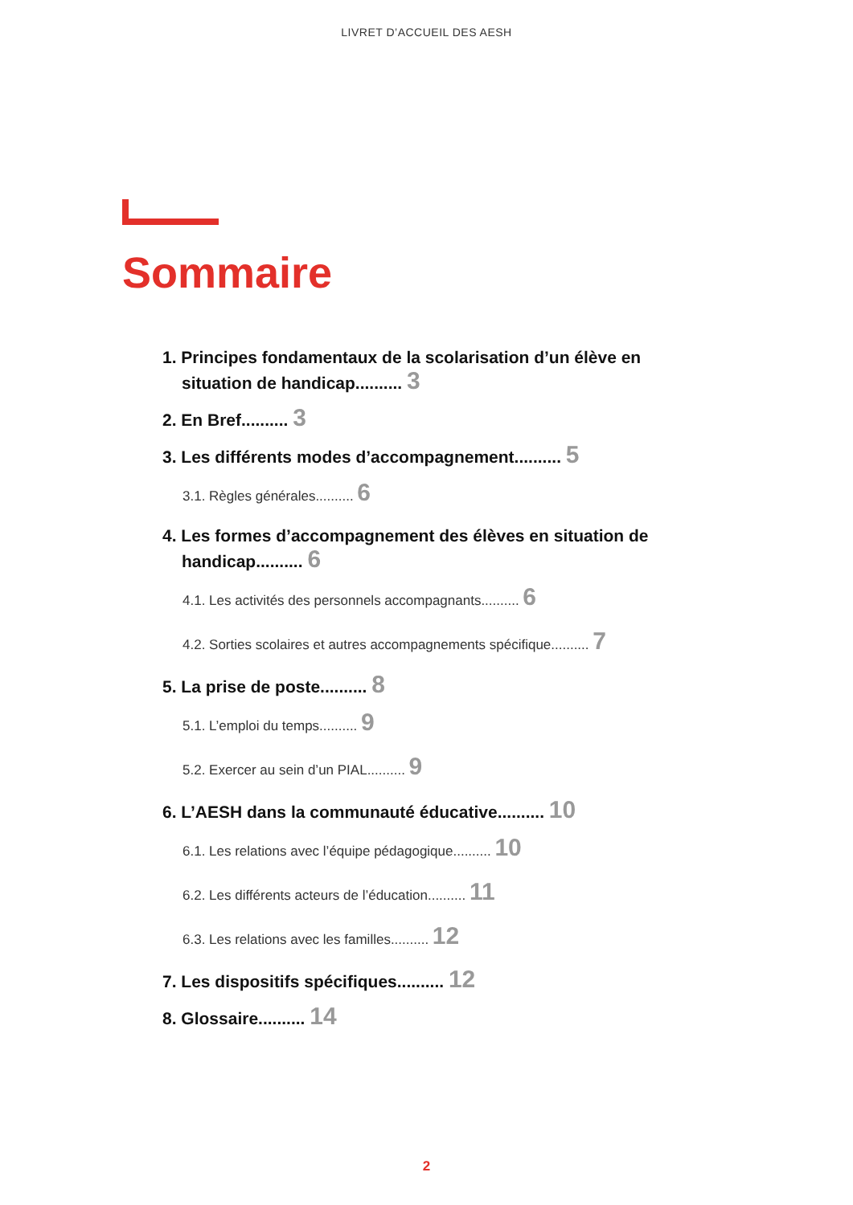LIVRET D’ACCUEIL DES AESH
Sommaire
1. Principes fondamentaux de la scolarisation d’un élève en situation de handicap.......... 3
2. En Bref.......... 3
3. Les différents modes d’accompagnement.......... 5
3.1. Règles générales.......... 6
4. Les formes d’accompagnement des élèves en situation de handicap.......... 6
4.1. Les activités des personnels accompagnants.......... 6
4.2. Sorties scolaires et autres accompagnements spécifique.......... 7
5. La prise de poste.......... 8
5.1. L’emploi du temps.......... 9
5.2. Exercer au sein d’un PIAL.......... 9
6. L’AESH dans la communauté éducative.......... 10
6.1. Les relations avec l’équipe pédagogique.......... 10
6.2. Les différents acteurs de l’éducation.......... 11
6.3. Les relations avec les familles.......... 12
7. Les dispositifs spécifiques.......... 12
8. Glossaire.......... 14
2